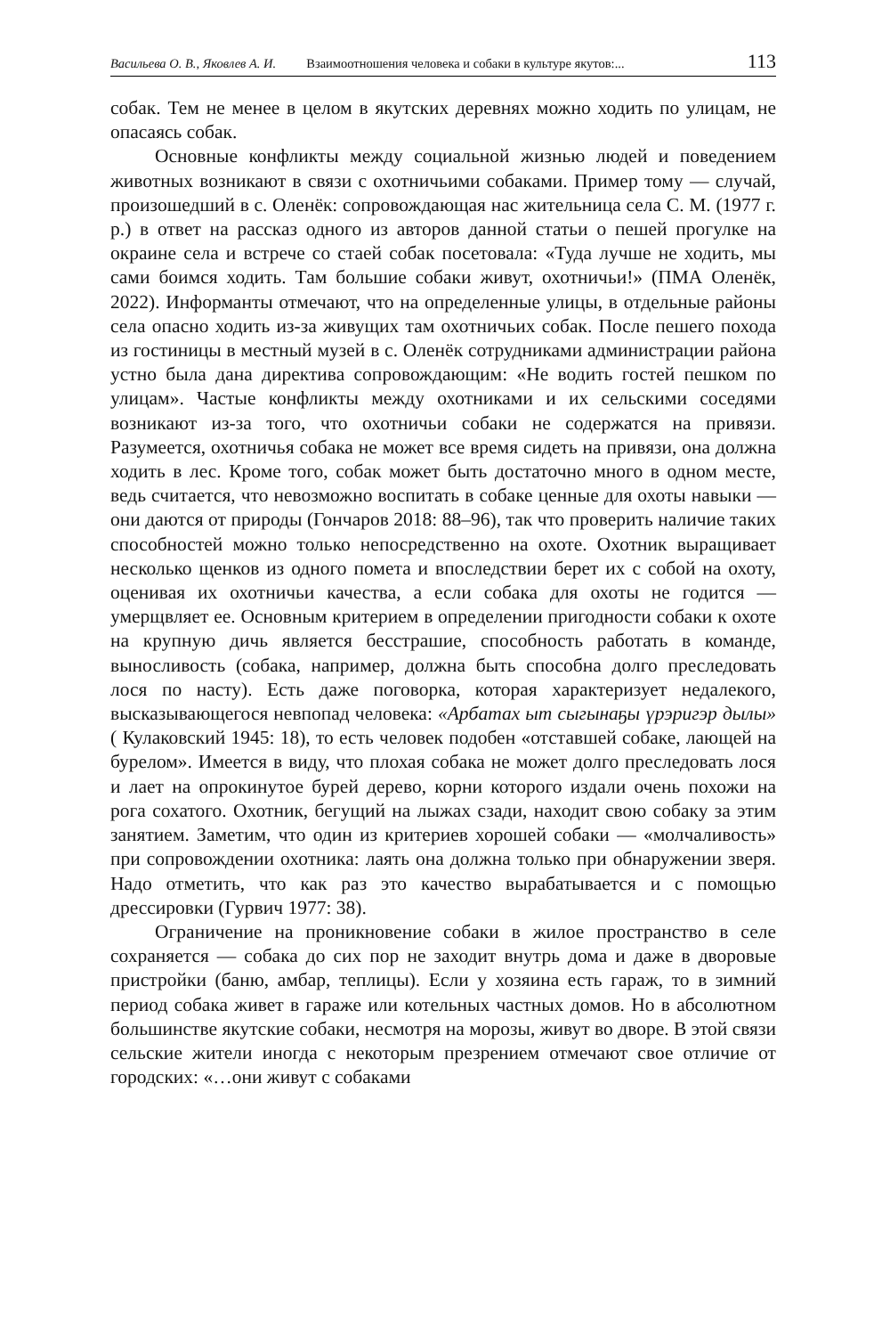Васильева О. В., Яковлев А. И. Взаимоотношения человека и собаки в культуре якутов:... 113
собак. Тем не менее в целом в якутских деревнях можно ходить по улицам, не опасаясь собак.
Основные конфликты между социальной жизнью людей и поведением животных возникают в связи с охотничьими собаками. Пример тому — случай, произошедший в с. Оленёк: сопровождающая нас жительница села С. М. (1977 г. р.) в ответ на рассказ одного из авторов данной статьи о пешей прогулке на окраине села и встрече со стаей собак посетовала: «Туда лучше не ходить, мы сами боимся ходить. Там большие собаки живут, охотничьи!» (ПМА Оленёк, 2022). Информанты отмечают, что на определенные улицы, в отдельные районы села опасно ходить из-за живущих там охотничьих собак. После пешего похода из гостиницы в местный музей в с. Оленёк сотрудниками администрации района устно была дана директива сопровождающим: «Не водить гостей пешком по улицам». Частые конфликты между охотниками и их сельскими соседями возникают из-за того, что охотничьи собаки не содержатся на привязи. Разумеется, охотничья собака не может все время сидеть на привязи, она должна ходить в лес. Кроме того, собак может быть достаточно много в одном месте, ведь считается, что невозможно воспитать в собаке ценные для охоты навыки — они даются от природы (Гончаров 2018: 88–96), так что проверить наличие таких способностей можно только непосредственно на охоте. Охотник выращивает несколько щенков из одного помета и впоследствии берет их с собой на охоту, оценивая их охотничьи качества, а если собака для охоты не годится — умерщвляет ее. Основным критерием в определении пригодности собаки к охоте на крупную дичь является бесстрашие, способность работать в команде, выносливость (собака, например, должна быть способна долго преследовать лося по насту). Есть даже поговорка, которая характеризует недалекого, высказывающегося невпопад человека: «Арбатах ыт сыгынаҕы үрэригэр дылы» ( Кулаковский 1945: 18), то есть человек подобен «отставшей собаке, лающей на бурелом». Имеется в виду, что плохая собака не может долго преследовать лося и лает на опрокинутое бурей дерево, корни которого издали очень похожи на рога сохатого. Охотник, бегущий на лыжах сзади, находит свою собаку за этим занятием. Заметим, что один из критериев хорошей собаки — «молчаливость» при сопровождении охотника: лаять она должна только при обнаружении зверя. Надо отметить, что как раз это качество вырабатывается и с помощью дрессировки (Гурвич 1977: 38).
Ограничение на проникновение собаки в жилое пространство в селе сохраняется — собака до сих пор не заходит внутрь дома и даже в дворовые пристройки (баню, амбар, теплицы). Если у хозяина есть гараж, то в зимний период собака живет в гараже или котельных частных домов. Но в абсолютном большинстве якутские собаки, несмотря на морозы, живут во дворе. В этой связи сельские жители иногда с некоторым презрением отмечают свое отличие от городских: «…они живут с собаками